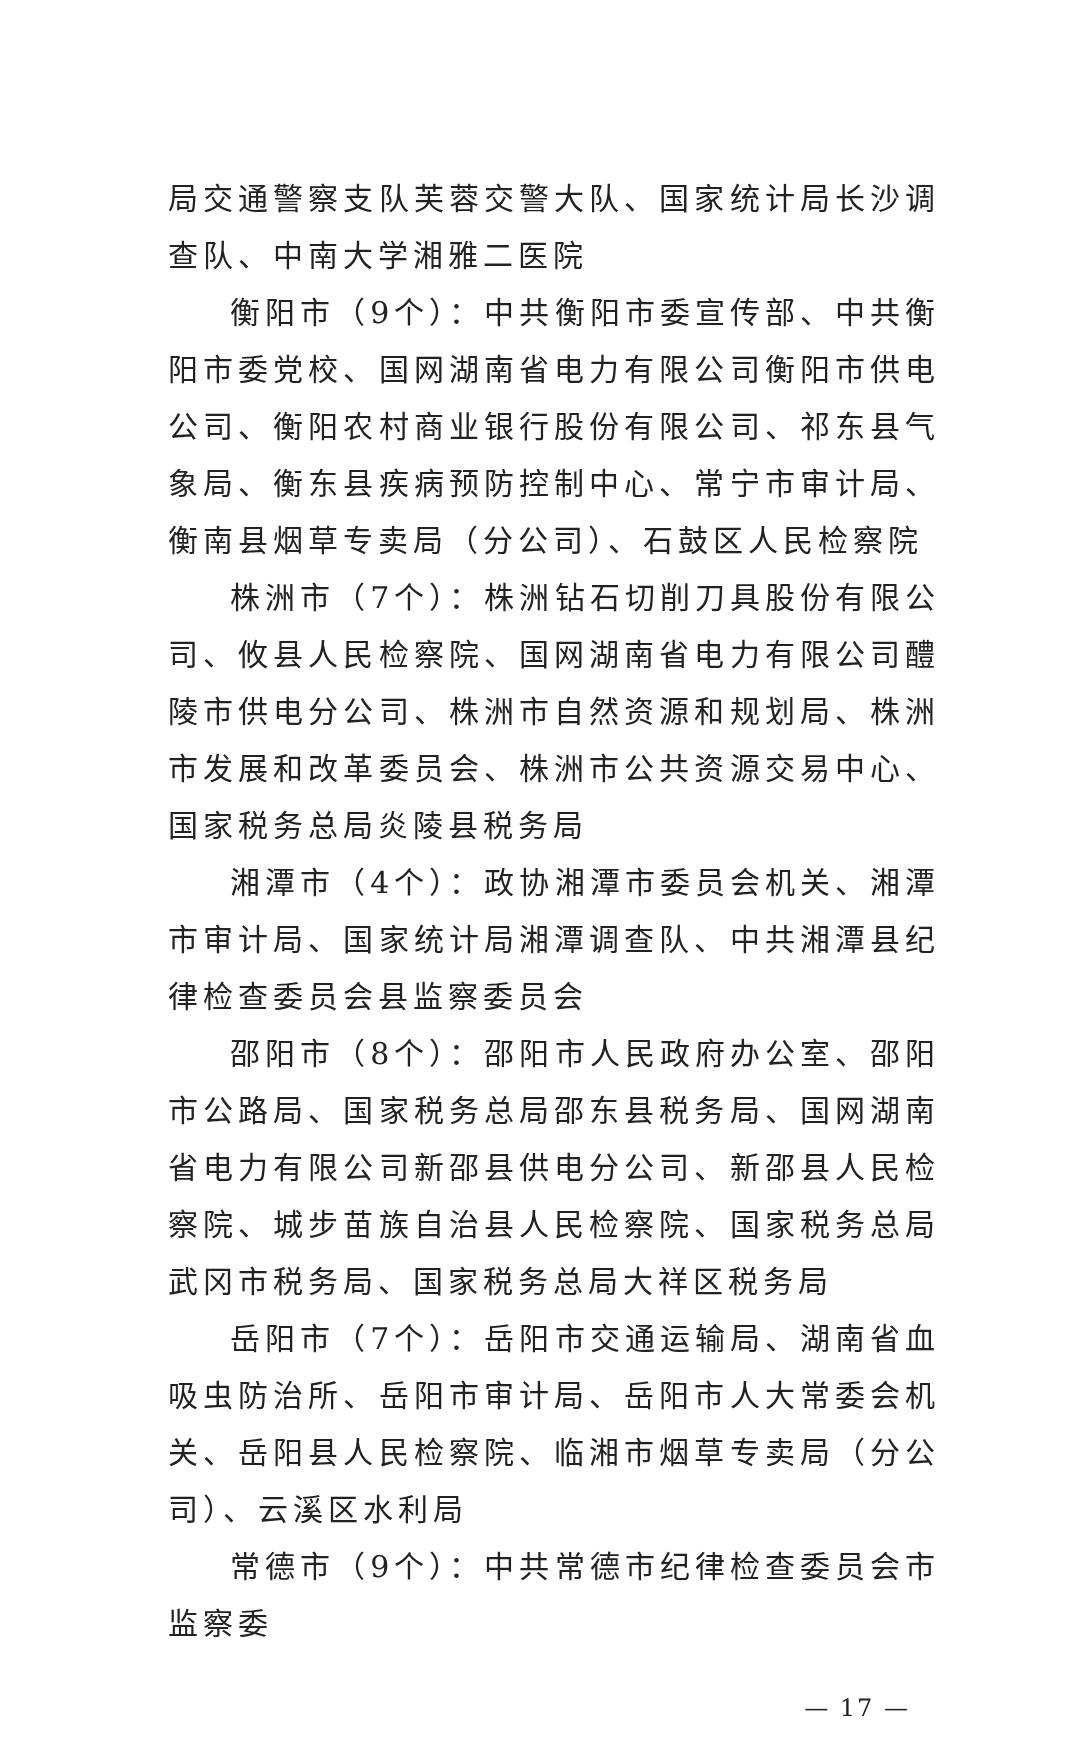局交通警察支队芙蓉交警大队、国家统计局长沙调查队、中南大学湘雅二医院
衡阳市（9个）：中共衡阳市委宣传部、中共衡阳市委党校、国网湖南省电力有限公司衡阳市供电公司、衡阳农村商业银行股份有限公司、祁东县气象局、衡东县疾病预防控制中心、常宁市审计局、衡南县烟草专卖局（分公司）、石鼓区人民检察院
株洲市（7个）：株洲钻石切削刀具股份有限公司、攸县人民检察院、国网湖南省电力有限公司醴陵市供电分公司、株洲市自然资源和规划局、株洲市发展和改革委员会、株洲市公共资源交易中心、国家税务总局炎陵县税务局
湘潭市（4个）：政协湘潭市委员会机关、湘潭市审计局、国家统计局湘潭调查队、中共湘潭县纪律检查委员会县监察委员会
邵阳市（8个）：邵阳市人民政府办公室、邵阳市公路局、国家税务总局邵东县税务局、国网湖南省电力有限公司新邵县供电分公司、新邵县人民检察院、城步苗族自治县人民检察院、国家税务总局武冈市税务局、国家税务总局大祥区税务局
岳阳市（7个）：岳阳市交通运输局、湖南省血吸虫防治所、岳阳市审计局、岳阳市人大常委会机关、岳阳县人民检察院、临湘市烟草专卖局（分公司）、云溪区水利局
常德市（9个）：中共常德市纪律检查委员会市监察委
— 17 —